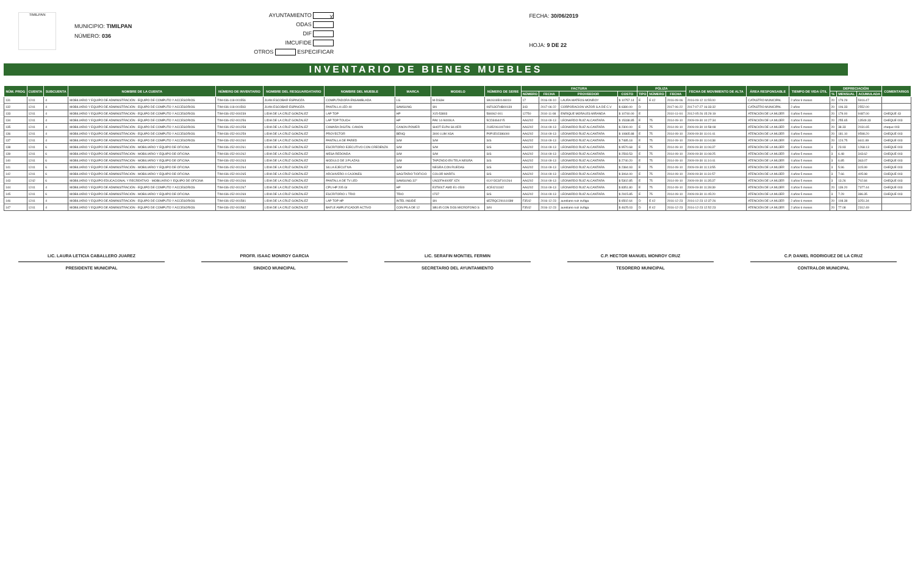TIMILPAN
MUNICIPIO: TIMILPAN
NÚMERO: 036
AYUNTAMIENTO X
ODAS
DIF
IMCUFIDE
OTROS ESPECIFICAR
FECHA: 30/06/2019
HOJA: 9 DE 22
INVENTARIO DE BIENES MUEBLES
| NÚM. PROG | CUENTA | SUBCUENTA | NOMBRE DE LA CUENTA | NÚMERO DE INVENTARIO | NOMBRE DEL RESGUARDATARIO | NOMBRE DEL MUEBLE | MARCA | MODELO | NÚMERO DE SERIE | FACTURA | | | | PÓLIZA | | | FECHA DE MOVIMIENTO DE ALTA | ÁREA RESPONSABLE | TIEMPO DE VIDA ÚTIL | DEPRECIACIÓN | | | COMENTARIOS |
| --- | --- | --- | --- | --- | --- | --- | --- | --- | --- | --- | --- | --- | --- | --- | --- | --- | --- | --- | --- | --- | --- | --- | --- |
| | | | | | | | | | | NÚMERO | FECHA | PROVEEDOR | COSTO | TIPO | NÚMERO | FECHA | | | | % | MENSUAL | ACUMULADA | |
| 131 | 1241 | 4 | MOBILIARIO Y EQUIPO DE ADMINISTRACIÓN - EQUIPO DE COMPUTO Y ACCESORIOS | TIM-036-118-001556 | JUAN ESCOBAR ESPINOZA | COMPUTADORA ENSAMBLADA | LG | M-DS3H | SN161650146019 | 17 | 2016-09-10 | LAURA MATEOS MONROY | $ 10757.14 | E | E 42 | 2016-09-06 | 2016-09-12 11:55:00 | CATASTRO MUNICIPAL | 2 años 9 meses | 20 | 179.29 | 5916.47 | |
| 132 | 1241 | 4 | MOBILIARIO Y EQUIPO DE ADMINISTRACIÓN - EQUIPO DE COMPUTO Y ACCESORIOS | TIM-036-118-001593 | JUAN ESCOBAR ESPINOZA | PANTALLA LED 40 | SAMSUNG | SN | 06F63CFHB00139 | 343 | 2017-06-22 | CORPORACION VAZOR S.A DE C.V | $ 6380.00 | D | | 2017-06-22 | 2017-07-27 16:33:32 | CATASTRO MUNICIPAL | 2 años | 20 | 106.33 | 2552.00 | |
| 133 | 1241 | 4 | MOBILIARIO Y EQUIPO DE ADMINISTRACIÓN - EQUIPO DE COMPUTO Y ACCESORIOS | TIM-036-152-000239 | LIDIA DE LA CRUZ GONZALEZ | LAP TOP | HP | X15-53803 | 584062-001 | 12750 | 2010-11-08 | ENRIQUE MORALES MIRANDA | $ 10740.00 | E | | 2010-11-04 | 2012-05-26 15:29:19 | ATENCIÓN DE LA MUJER | 4 años 5 meses | 20 | 179.00 | 9487.00 | CHEQUE 43 |
| 134 | 1241 | 4 | MOBILIARIO Y EQUIPO DE ADMINISTRACIÓN - EQUIPO DE COMPUTO Y ACCESORIOS | TIM-036-152-001256 | LIDIA DE LA CRUZ GONZALEZ | LAP TOP TOUCH | HP | PAV 14-N009LA | 5CD34644Y5 | AA6202 | 2014-09-13 | LEONARDO RUIZ ALCANTARA | $ 15338.85 | E | 75 | 2014-09-10 | 2009-09-30 10:27:34 | ATENCIÓN DE LA MUJER | 4 años 5 meses | 20 | 255.65 | 13549.33 | CHEQUE 003 |
| 135 | 1241 | 4 | MOBILIARIO Y EQUIPO DE ADMINISTRACIÓN - EQUIPO DE COMPUTO Y ACCESORIOS | TIM-036-152-001258 | LIDIA DE LA CRUZ GONZALEZ | CAMARA DIGITAL CANON | CANON POWER | SHOT ELPH SILVER | 21852061007490 | AA6202 | 2014-09-13 | LEONARDO RUIZ ALCANTARA | $ 2300.00 | E | 75 | 2014-09-10 | 2009-09-30 10:58:08 | ATENCIÓN DE LA MUJER | 4 años 5 meses | 20 | 38.33 | 2031.65 | cheque 003 |
| 136 | 1241 | 4 | MOBILIARIO Y EQUIPO DE ADMINISTRACIÓN - EQUIPO DE COMPUTO Y ACCESORIOS | TIM-036-152-001259 | LIDIA DE LA CRUZ GONZALEZ | PROYECTOR | BENQ | 3000 LUM XGA | P0P1E02386000 | AA6202 | 2014-09-13 | LEONARDO RUIZ ALCANTARA | $ 10865.88 | E | 75 | 2014-09-10 | 2009-09-30 11:01:41 | ATENCIÓN DE LA MUJER | 4 años 5 meses | 20 | 181.10 | 9598.20 | CHEQUE 003 |
| 137 | 1241 | 4 | MOBILIARIO Y EQUIPO DE ADMINISTRACIÓN - EQUIPO DE COMPUTO Y ACCESORIOS | TIM-036-152-001260 | LIDIA DE LA CRUZ GONZALEZ | PANTALLA DE PARED | S/M | S/M | S/S | AA6202 | 2014-09-13 | LEONARDO RUIZ ALCANTARA | $ 7485.18 | E | 75 | 2014-09-10 | 2009-09-30 11:04:38 | ATENCIÓN DE LA MUJER | 4 años 5 meses | 20 | 124.75 | 6611.89 | CHEQUE 003 |
| 138 | 1241 | 6 | MOBILIARIO Y EQUIPO DE ADMINISTRACIÓN - MOBILIARIO Y EQUIPO DE OFICINA | TIM-036-152-001261 | LIDIA DE LA CRUZ GONZALEZ | ESCRITORIO EJECUTIVO CON CREDENZA | S/M | S/M | S/S | AA6202 | 2014-09-13 | LEONARDO RUIZ ALCANTARA | $ 9570.68 | E | 75 | 2014-09-10 | 2009-09-30 11:06:37 | ATENCIÓN DE LA MUJER | 4 años 5 meses | 3 | 23.93 | 1268.13 | CHEQUE 003 |
| 139 | 1241 | 6 | MOBILIARIO Y EQUIPO DE ADMINISTRACIÓN - MOBILIARIO Y EQUIPO DE OFICINA | TIM-036-152-001262 | LIDIA DE LA CRUZ GONZALEZ | MESA REDONDA | S/M | S/M | S/S | AA6202 | 2014-09-13 | LEONARDO RUIZ ALCANTARA | $ 2593.53 | E | 75 | 2014-09-10 | 2009-09-30 11:08:25 | ATENCIÓN DE LA MUJER | 4 años 5 meses | 3 | 6.48 | 343.62 | CHEQUE 003 |
| 140 | 1241 | 6 | MOBILIARIO Y EQUIPO DE ADMINISTRACIÓN - MOBILIARIO Y EQUIPO DE OFICINA | TIM-036-152-001263 | LIDIA DE LA CRUZ GONZALEZ | MODULO DE 3 PLAZAS | S/M | TAPIZADO EN TELA NEGRA | S/S | AA6202 | 2014-09-13 | LEONARDO RUIZ ALCANTARA | $ 2740.20 | E | 75 | 2014-09-10 | 2009-09-30 11:10:41 | ATENCIÓN DE LA MUJER | 4 años 5 meses | 3 | 6.85 | 363.07 | CHEQUE 003 |
| 141 | 1241 | 6 | MOBILIARIO Y EQUIPO DE ADMINISTRACIÓN - MOBILIARIO Y EQUIPO DE OFICINA | TIM-036-152-001264 | LIDIA DE LA CRUZ GONZALEZ | SILLA EJECUTIVA | S/M | NEGRA CON RUEDAS | S/S | AA6202 | 2014-09-13 | LEONARDO RUIZ ALCANTARA | $ 2384.93 | E | 75 | 2014-09-10 | 2009-09-30 11:13:55 | ATENCIÓN DE LA MUJER | 4 años 5 meses | 3 | 5.96 | 315.99 | CHEQUE 003 |
| 142 | 1241 | 6 | MOBILIARIO Y EQUIPO DE ADMINISTRACIÓN - MOBILIARIO Y EQUIPO DE OFICINA | TIM-036-152-001265 | LIDIA DE LA CRUZ GONZALEZ | ARCHIVERO 4 CAJONES | SAGITARIO T/OFICIO | COLOR MARFIL | S/S | AA6202 | 2014-09-13 | LEONARDO RUIZ ALCANTARA | $ 3064.00 | E | 75 | 2014-09-10 | 2009-09-30 11:31:57 | ATENCIÓN DE LA MUJER | 4 años 5 meses | 3 | 7.66 | 405.98 | CHEQUE 003 |
| 143 | 1242 | 6 | MOBILIARIO Y EQUIPO EDUCACIONAL Y RECREATIVO - MOBILIARIO Y EQUIPO DE OFICINA | TIM-036-152-001266 | LIDIA DE LA CRUZ GONZALEZ | PANTALLA DE TV LED | SAMSUNG 32" | UN32FH4005F XZX | 01XY3CSF101264 | AA6202 | 2014-09-13 | LEONARDO RUIZ ALCANTARA | $ 5302.85 | E | 75 | 2014-09-10 | 2009-09-30 11:35:37 | ATENCIÓN DE LA MUJER | 4 años 5 meses | 3 | 13.26 | 702.84 | CHEQUE 003 |
| 144 | 1241 | 4 | MOBILIARIO Y EQUIPO DE ADMINISTRACIÓN - EQUIPO DE COMPUTO Y ACCESORIOS | TIM-036-152-001267 | LIDIA DE LA CRUZ GONZALEZ | CPU HP 205 GI | HP | E3T80LT AMD E1-1500 | 4CE4211182 | AA6202 | 2014-09-13 | LEONARDO RUIZ ALCANTARA | $ 8351.80 | E | 75 | 2014-09-10 | 2009-09-30 11:39:39 | ATENCIÓN DE LA MUJER | 4 años 5 meses | 20 | 139.20 | 7377.44 | CHEQUE 003 |
| 145 | 1241 | 6 | MOBILIARIO Y EQUIPO DE ADMINISTRACIÓN - MOBILIARIO Y EQUIPO DE OFICINA | TIM-036-152-001269 | LIDIA DE LA CRUZ GONZALEZ | ESCRITORIO L TRIO | TRIO | 0737 | S/S | AA6202 | 2014-09-13 | LEONARDO RUIZ ALCANTARA | $ 2915.85 | E | 75 | 2014-09-10 | 2009-09-30 11:45:20 | ATENCIÓN DE LA MUJER | 4 años 5 meses | 3 | 7.29 | 386.35 | CHEQUE 003 |
| 146 | 1241 | 4 | MOBILIARIO Y EQUIPO DE ADMINISTRACIÓN - EQUIPO DE COMPUTO Y ACCESORIOS | TIM-036-152-001581 | LIDIA DE LA CRUZ GONZALEZ | LAP TOP HP | INTEL INSIDE | SN | 6EZRQC2916103M | F3542 | 2016-12-23 | aureliano ruiz zuñiga | $ 6502.64 | D | E 42 | 2016-12-23 | 2016-12-23 12:37:26 | ATENCIÓN DE LA MUJER | 2 años 6 meses | 20 | 108.38 | 3251.34 | |
| 147 | 1241 | 4 | MOBILIARIO Y EQUIPO DE ADMINISTRACIÓN - EQUIPO DE COMPUTO Y ACCESORIOS | TIM-036-152-001582 | LIDIA DE LA CRUZ GONZALEZ | BAFLE AMPLIFICADOR ACTIVO | CON PILA DE 12 | SB145 CON DOS MICROFONO S | S/N | F3542 | 2016-12-23 | aureliano ruiz zuñiga | $ 4625.03 | D | E 42 | 2016-12-23 | 2016-12-23 12:52:23 | ATENCIÓN DE LA MUJER | 2 años 6 meses | 20 | 77.08 | 2312.49 | |
LIC. LAURA LETICIA CABALLERO JUAREZ
PRESIDENTE MUNICIPAL
PROFR. ISAAC MONROY GARCIA
SINDICO MUNICIPAL
LIC. SERAFIN MONTIEL FERMIN
SECRETARIO DEL AYUNTAMIENTO
C.P. HECTOR MANUEL MONROY CRUZ
TESORERO MUNICIPAL
C.P. DANIEL RODRIGUEZ DE LA CRUZ
CONTRALOR MUNICIPAL